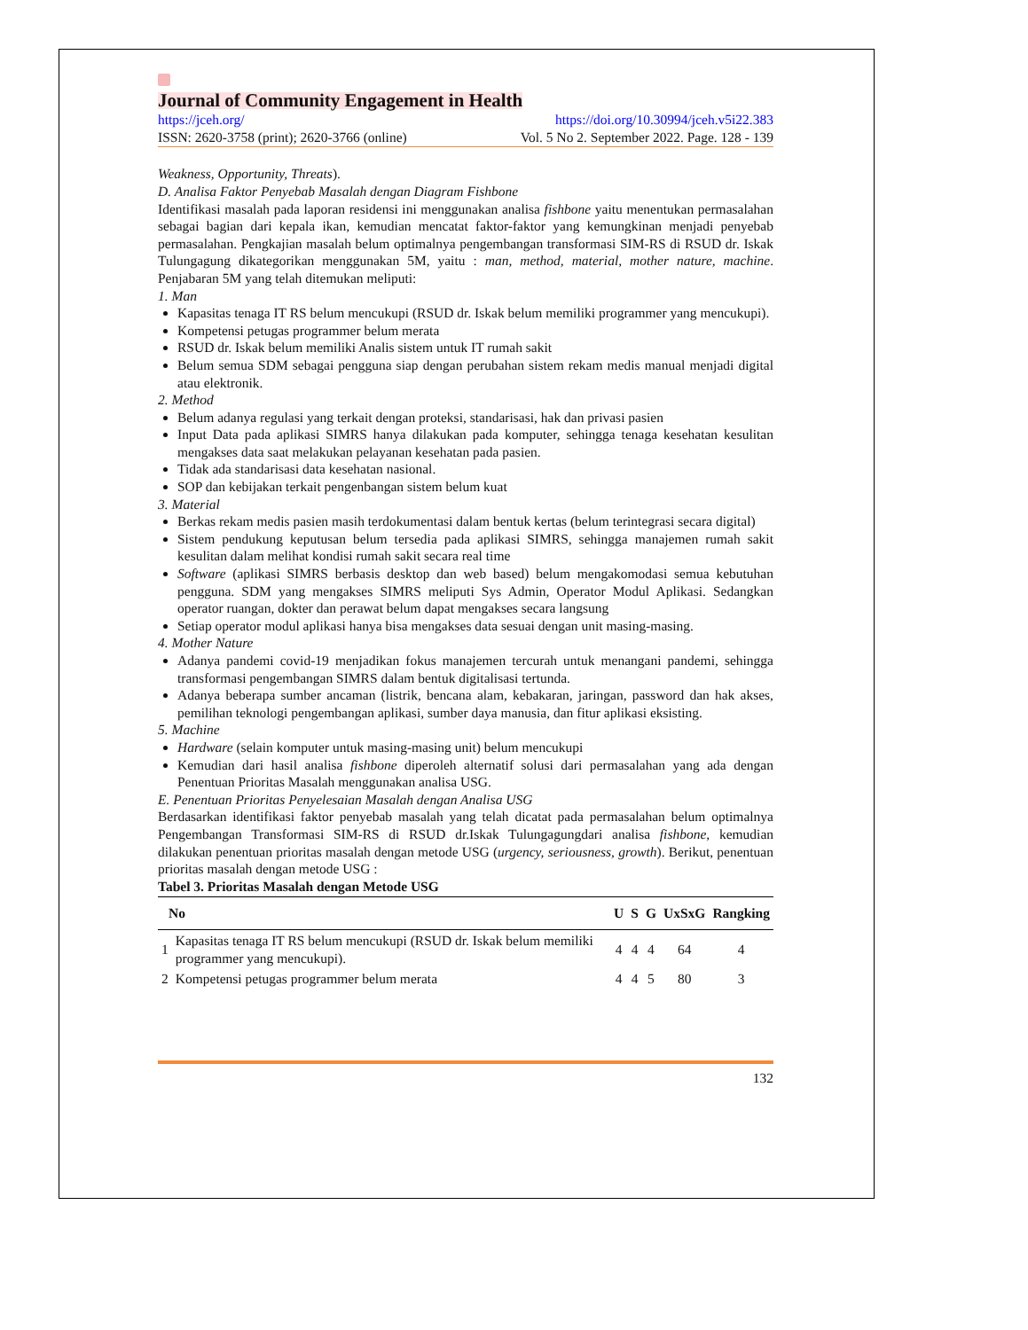Journal of Community Engagement in Health
https://jceh.org/ https://doi.org/10.30994/jceh.v5i22.383
ISSN: 2620-3758 (print); 2620-3766 (online) Vol. 5 No 2. September 2022. Page. 128 - 139
Weakness, Opportunity, Threats).
D. Analisa Faktor Penyebab Masalah dengan Diagram Fishbone
Identifikasi masalah pada laporan residensi ini menggunakan analisa fishbone yaitu menentukan permasalahan sebagai bagian dari kepala ikan, kemudian mencatat faktor-faktor yang kemungkinan menjadi penyebab permasalahan. Pengkajian masalah belum optimalnya pengembangan transformasi SIM-RS di RSUD dr. Iskak Tulungagung dikategorikan menggunakan 5M, yaitu : man, method, material, mother nature, machine. Penjabaran 5M yang telah ditemukan meliputi:
1. Man
Kapasitas tenaga IT RS belum mencukupi (RSUD dr. Iskak belum memiliki programmer yang mencukupi).
Kompetensi petugas programmer belum merata
RSUD dr. Iskak belum memiliki Analis sistem untuk IT rumah sakit
Belum semua SDM sebagai pengguna siap dengan perubahan sistem rekam medis manual menjadi digital atau elektronik.
2. Method
Belum adanya regulasi yang terkait dengan proteksi, standarisasi, hak dan privasi pasien
Input Data pada aplikasi SIMRS hanya dilakukan pada komputer, sehingga tenaga kesehatan kesulitan mengakses data saat melakukan pelayanan kesehatan pada pasien.
Tidak ada standarisasi data kesehatan nasional.
SOP dan kebijakan terkait pengenbangan sistem belum kuat
3. Material
Berkas rekam medis pasien masih terdokumentasi dalam bentuk kertas (belum terintegrasi secara digital)
Sistem pendukung keputusan belum tersedia pada aplikasi SIMRS, sehingga manajemen rumah sakit kesulitan dalam melihat kondisi rumah sakit secara real time
Software (aplikasi SIMRS berbasis desktop dan web based) belum mengakomodasi semua kebutuhan pengguna. SDM yang mengakses SIMRS meliputi Sys Admin, Operator Modul Aplikasi. Sedangkan operator ruangan, dokter dan perawat belum dapat mengakses secara langsung
Setiap operator modul aplikasi hanya bisa mengakses data sesuai dengan unit masing-masing.
4. Mother Nature
Adanya pandemi covid-19 menjadikan fokus manajemen tercurah untuk menangani pandemi, sehingga transformasi pengembangan SIMRS dalam bentuk digitalisasi tertunda.
Adanya beberapa sumber ancaman (listrik, bencana alam, kebakaran, jaringan, password dan hak akses, pemilihan teknologi pengembangan aplikasi, sumber daya manusia, dan fitur aplikasi eksisting.
5. Machine
Hardware (selain komputer untuk masing-masing unit) belum mencukupi
Kemudian dari hasil analisa fishbone diperoleh alternatif solusi dari permasalahan yang ada dengan Penentuan Prioritas Masalah menggunakan analisa USG.
E. Penentuan Prioritas Penyelesaian Masalah dengan Analisa USG
Berdasarkan identifikasi faktor penyebab masalah yang telah dicatat pada permasalahan belum optimalnya Pengembangan Transformasi SIM-RS di RSUD dr.Iskak Tulungagungdari analisa fishbone, kemudian dilakukan penentuan prioritas masalah dengan metode USG (urgency, seriousness, growth). Berikut, penentuan prioritas masalah dengan metode USG :
Tabel 3. Prioritas Masalah dengan Metode USG
| No | | U | S | G | UxSxG | Rangking |
| --- | --- | --- | --- | --- | --- | --- |
| 1 | Kapasitas tenaga IT RS belum mencukupi (RSUD dr. Iskak belum memiliki programmer yang mencukupi). | 4 | 4 | 4 | 64 | 4 |
| 2 | Kompetensi petugas programmer belum merata | 4 | 4 | 5 | 80 | 3 |
132